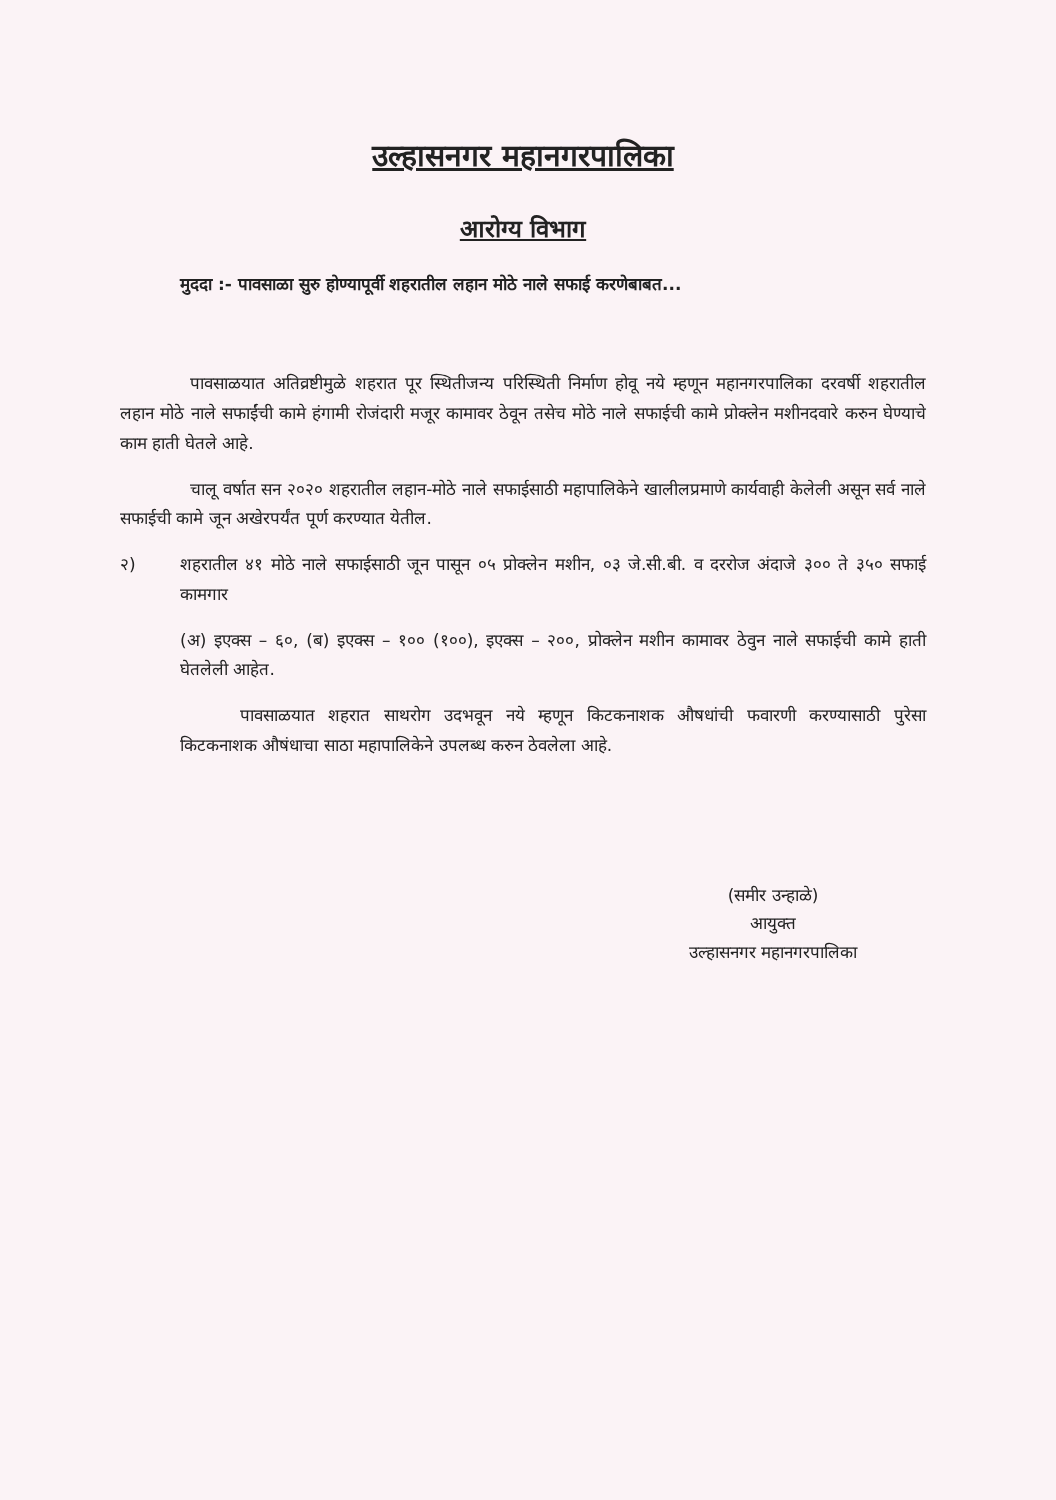उल्हासनगर महानगरपालिका
आरोग्य विभाग
मुददा :- पावसाळा सुरु होण्यापूर्वी शहरातील लहान मोठे नाले सफाई करणेबाबत...
पावसाळयात अतिव्रष्टीमुळे शहरात पूर स्थितीजन्य परिस्थिती निर्माण होवू नये म्हणून महानगरपालिका दरवर्षी शहरातील लहान मोठे नाले सफाईंची कामे हंगामी रोजंदारी मजूर कामावर ठेवून तसेच मोठे नाले सफाईची कामे प्रोक्लेन मशीनदवारे करुन घेण्याचे काम हाती घेतले आहे.
चालू वर्षात सन २०२० शहरातील लहान-मोठे नाले सफाईसाठी महापालिकेने खालीलप्रमाणे कार्यवाही केलेली असून सर्व नाले सफाईची कामे जून अखेरपर्यंत पूर्ण करण्यात येतील.
२) शहरातील ४१ मोठे नाले सफाईसाठी जून पासून ०५ प्रोक्लेन मशीन, ०३ जे.सी.बी. व दररोज अंदाजे ३०० ते ३५० सफाई कामगार
(अ) इएक्स – ६०, (ब) इएक्स – १०० (१००), इएक्स – २००, प्रोक्लेन मशीन कामावर ठेवुन नाले सफाईची कामे हाती घेतलेली आहेत.
पावसाळयात शहरात साथरोग उदभवून नये म्हणून किटकनाशक औषधांची फवारणी करण्यासाठी पुरेसा किटकनाशक औषंधाचा साठा महापालिकेने उपलब्ध करुन ठेवलेला आहे.
(समीर उन्हाळे)
आयुक्त
उल्हासनगर महानगरपालिका